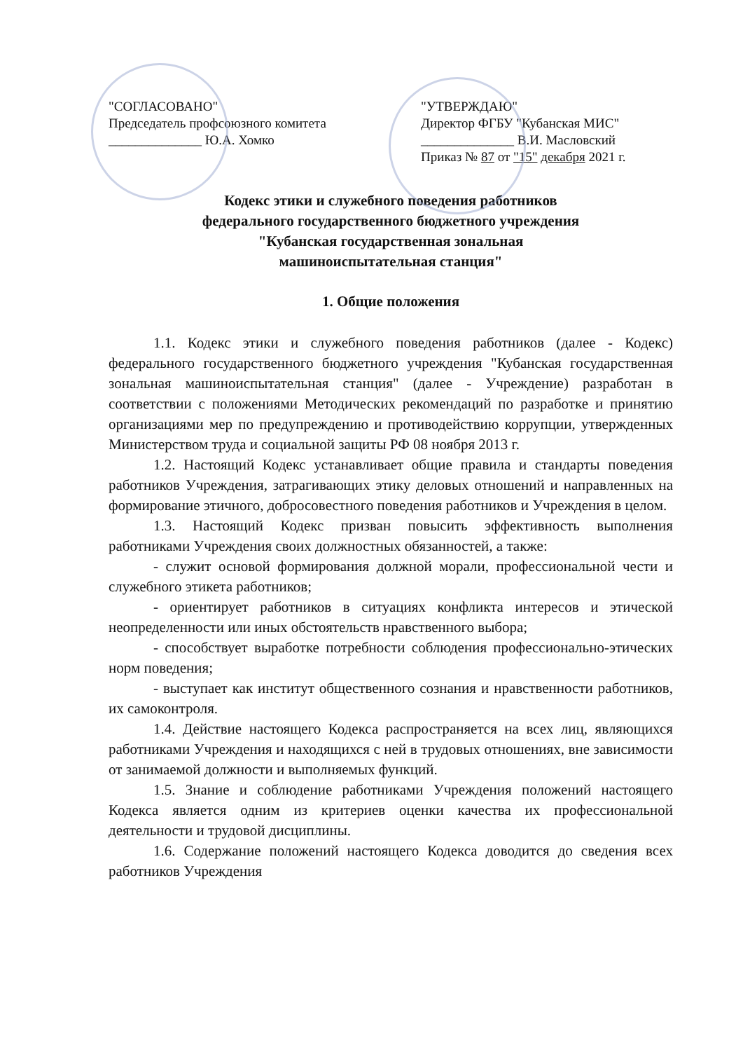"СОГЛАСОВАНО"
Председатель профсоюзного комитета
______________ Ю.А. Хомко
"УТВЕРЖДАЮ"
Директор ФГБУ "Кубанская МИС"
______________ В.И. Масловский
Приказ № 87 от "15" декабря 2021 г.
Кодекс этики и служебного поведения работников
федерального государственного бюджетного учреждения
"Кубанская государственная зональная
машиноиспытательная станция"
1. Общие положения
1.1. Кодекс этики и служебного поведения работников (далее - Кодекс) федерального государственного бюджетного учреждения "Кубанская государственная зональная машиноиспытательная станция" (далее - Учреждение) разработан в соответствии с положениями Методических рекомендаций по разработке и принятию организациями мер по предупреждению и противодействию коррупции, утвержденных Министерством труда и социальной защиты РФ 08 ноября 2013 г.
1.2. Настоящий Кодекс устанавливает общие правила и стандарты поведения работников Учреждения, затрагивающих этику деловых отношений и направленных на формирование этичного, добросовестного поведения работников и Учреждения в целом.
1.3. Настоящий Кодекс призван повысить эффективность выполнения работниками Учреждения своих должностных обязанностей, а также:
- служит основой формирования должной морали, профессиональной чести и служебного этикета работников;
- ориентирует работников в ситуациях конфликта интересов и этической неопределенности или иных обстоятельств нравственного выбора;
- способствует выработке потребности соблюдения профессионально-этических норм поведения;
- выступает как институт общественного сознания и нравственности работников, их самоконтроля.
1.4. Действие настоящего Кодекса распространяется на всех лиц, являющихся работниками Учреждения и находящихся с ней в трудовых отношениях, вне зависимости от занимаемой должности и выполняемых функций.
1.5. Знание и соблюдение работниками Учреждения положений настоящего Кодекса является одним из критериев оценки качества их профессиональной деятельности и трудовой дисциплины.
1.6. Содержание положений настоящего Кодекса доводится до сведения всех работников Учреждения